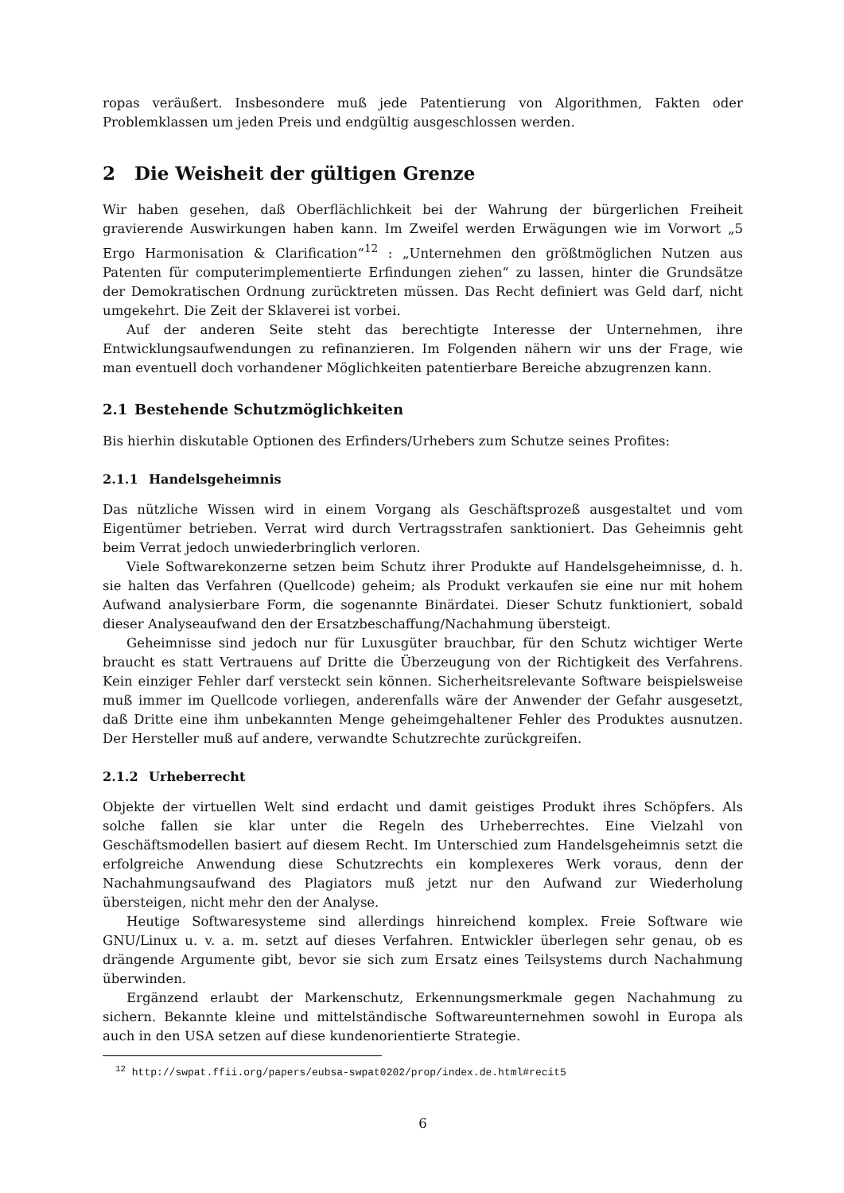ropas veräußert. Insbesondere muß jede Patentierung von Algorithmen, Fakten oder Problemklassen um jeden Preis und endgültig ausgeschlossen werden.
2 Die Weisheit der gültigen Grenze
Wir haben gesehen, daß Oberflächlichkeit bei der Wahrung der bürgerlichen Freiheit gravierende Auswirkungen haben kann. Im Zweifel werden Erwägungen wie im Vorwort „5 Ergo Harmonisation & Clarification“<sup>12</sup> : „Unternehmen den größtmöglichen Nutzen aus Patenten für computerimplementierte Erfindungen ziehen“ zu lassen, hinter die Grundsätze der Demokratischen Ordnung zurücktreten müssen. Das Recht definiert was Geld darf, nicht umgekehrt. Die Zeit der Sklaverei ist vorbei.
Auf der anderen Seite steht das berechtigte Interesse der Unternehmen, ihre Entwicklungsaufwendungen zu refinanzieren. Im Folgenden nähern wir uns der Frage, wie man eventuell doch vorhandener Möglichkeiten patentierbare Bereiche abzugrenzen kann.
2.1 Bestehende Schutzmöglichkeiten
Bis hierhin diskutable Optionen des Erfinders/Urhebers zum Schutze seines Profites:
2.1.1 Handelsgeheimnis
Das nützliche Wissen wird in einem Vorgang als Geschäftsprozeß ausgestaltet und vom Eigentümer betrieben. Verrat wird durch Vertragsstrafen sanktioniert. Das Geheimnis geht beim Verrat jedoch unwiederbringlich verloren.
Viele Softwarekonzerne setzen beim Schutz ihrer Produkte auf Handelsgeheimnisse, d. h. sie halten das Verfahren (Quellcode) geheim; als Produkt verkaufen sie eine nur mit hohem Aufwand analysierbare Form, die sogenannte Binärdatei. Dieser Schutz funktioniert, sobald dieser Analyseaufwand den der Ersatzbeschaffung/Nachahmung übersteigt.
Geheimnisse sind jedoch nur für Luxusgüter brauchbar, für den Schutz wichtiger Werte braucht es statt Vertrauens auf Dritte die Überzeugung von der Richtigkeit des Verfahrens. Kein einziger Fehler darf versteckt sein können. Sicherheitsrelevante Software beispielsweise muß immer im Quellcode vorliegen, anderenfalls wäre der Anwender der Gefahr ausgesetzt, daß Dritte eine ihm unbekannten Menge geheimgehaltener Fehler des Produktes ausnutzen. Der Hersteller muß auf andere, verwandte Schutzrechte zurückgreifen.
2.1.2 Urheberrecht
Objekte der virtuellen Welt sind erdacht und damit geistiges Produkt ihres Schöpfers. Als solche fallen sie klar unter die Regeln des Urheberrechtes. Eine Vielzahl von Geschäftsmodellen basiert auf diesem Recht. Im Unterschied zum Handelsgeheimnis setzt die erfolgreiche Anwendung diese Schutzrechts ein komplexeres Werk voraus, denn der Nachahmungsaufwand des Plagiators muß jetzt nur den Aufwand zur Wiederholung übersteigen, nicht mehr den der Analyse.
Heutige Softwaresysteme sind allerdings hinreichend komplex. Freie Software wie GNU/Linux u. v. a. m. setzt auf dieses Verfahren. Entwickler überlegen sehr genau, ob es drängende Argumente gibt, bevor sie sich zum Ersatz eines Teilsystems durch Nachahmung überwinden.
Ergänzend erlaubt der Markenschutz, Erkennungsmerkmale gegen Nachahmung zu sichern. Bekannte kleine und mittelständische Softwareunternehmen sowohl in Europa als auch in den USA setzen auf diese kundenorientierte Strategie.
<sup>12</sup> http://swpat.ffii.org/papers/eubsa-swpat0202/prop/index.de.html#recit5
6